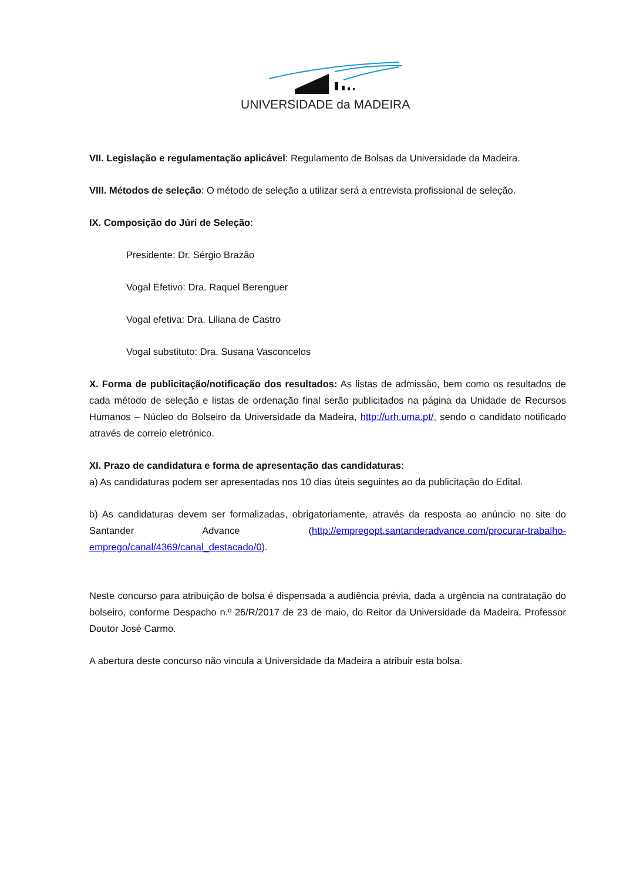UNIVERSIDADE da MADEIRA
VII. Legislação e regulamentação aplicável: Regulamento de Bolsas da Universidade da Madeira.
VIII. Métodos de seleção: O método de seleção a utilizar será a entrevista profissional de seleção.
IX. Composição do Júri de Seleção:
Presidente: Dr. Sérgio Brazão
Vogal Efetivo: Dra. Raquel Berenguer
Vogal efetiva: Dra. Liliana de Castro
Vogal substituto: Dra. Susana Vasconcelos
X. Forma de publicitação/notificação dos resultados: As listas de admissão, bem como os resultados de cada método de seleção e listas de ordenação final serão publicitados na página da Unidade de Recursos Humanos – Núcleo do Bolseiro da Universidade da Madeira, http://urh.uma.pt/, sendo o candidato notificado através de correio eletrónico.
XI. Prazo de candidatura e forma de apresentação das candidaturas:
a) As candidaturas podem ser apresentadas nos 10 dias úteis seguintes ao da publicitação do Edital.
b) As candidaturas devem ser formalizadas, obrigatoriamente, através da resposta ao anúncio no site do Santander Advance (http://empregopt.santanderadvance.com/procurar-trabalho-emprego/canal/4369/canal_destacado/0).
Neste concurso para atribuição de bolsa é dispensada a audiência prévia, dada a urgência na contratação do bolseiro, conforme Despacho n.º 26/R/2017 de 23 de maio, do Reitor da Universidade da Madeira, Professor Doutor José Carmo.
A abertura deste concurso não vincula a Universidade da Madeira a atribuir esta bolsa.